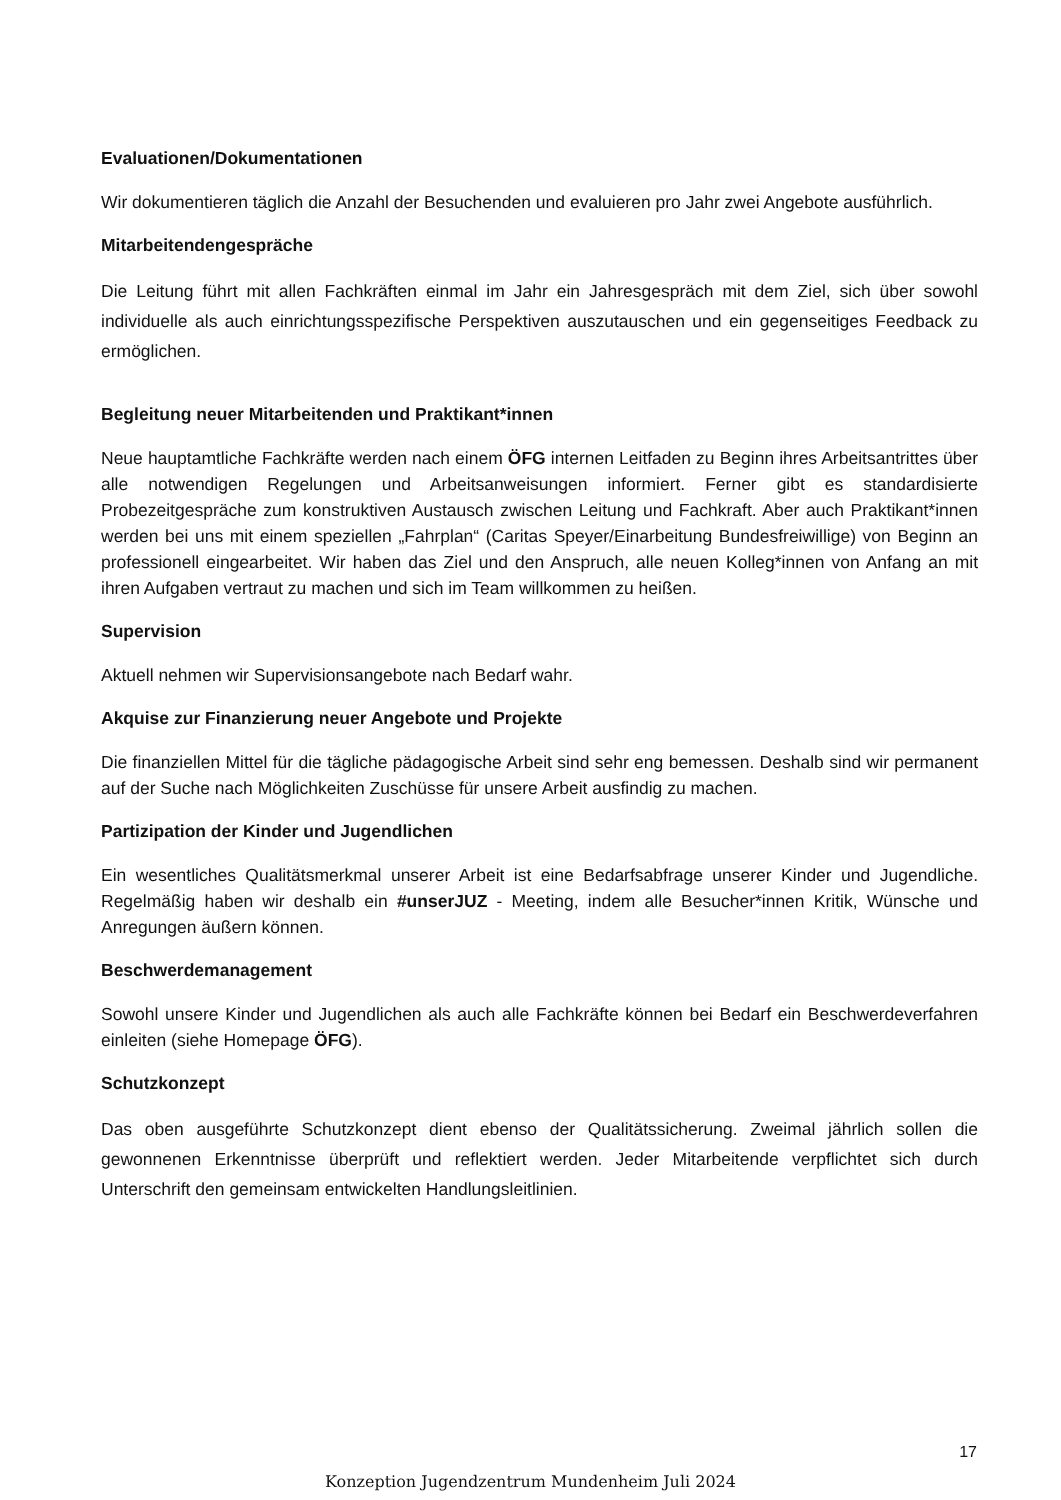Evaluationen/Dokumentationen
Wir dokumentieren täglich die Anzahl der Besuchenden und evaluieren pro Jahr zwei Angebote ausführlich.
Mitarbeitendengespräche
Die Leitung führt mit allen Fachkräften einmal im Jahr ein Jahresgespräch mit dem Ziel, sich über sowohl individuelle als auch einrichtungsspezifische Perspektiven auszutauschen und ein gegenseitiges Feedback zu ermöglichen.
Begleitung neuer Mitarbeitenden und Praktikant*innen
Neue hauptamtliche Fachkräfte werden nach einem ÖFG internen Leitfaden zu Beginn ihres Arbeitsantrittes über alle notwendigen Regelungen und Arbeitsanweisungen informiert. Ferner gibt es standardisierte Probezeitgespräche zum konstruktiven Austausch zwischen Leitung und Fachkraft. Aber auch Praktikant*innen werden bei uns mit einem speziellen „Fahrplan“ (Caritas Speyer/Einarbeitung Bundesfreiwillige) von Beginn an professionell eingearbeitet. Wir haben das Ziel und den Anspruch, alle neuen Kolleg*innen von Anfang an mit ihren Aufgaben vertraut zu machen und sich im Team willkommen zu heißen.
Supervision
Aktuell nehmen wir Supervisionsangebote nach Bedarf wahr.
Akquise zur Finanzierung neuer Angebote und Projekte
Die finanziellen Mittel für die tägliche pädagogische Arbeit sind sehr eng bemessen. Deshalb sind wir permanent auf der Suche nach Möglichkeiten Zuschüsse für unsere Arbeit ausfindig zu machen.
Partizipation der Kinder und Jugendlichen
Ein wesentliches Qualitätsmerkmal unserer Arbeit ist eine Bedarfsabfrage unserer Kinder und Jugendliche. Regelmäßig haben wir deshalb ein #unserJUZ - Meeting, indem alle Besucher*innen Kritik, Wünsche und Anregungen äußern können.
Beschwerdemanagement
Sowohl unsere Kinder und Jugendlichen als auch alle Fachkräfte können bei Bedarf ein Beschwerdeverfahren einleiten (siehe Homepage ÖFG).
Schutzkonzept
Das oben ausgeführte Schutzkonzept dient ebenso der Qualitätssicherung. Zweimal jährlich sollen die gewonnenen Erkenntnisse überprüft und reflektiert werden. Jeder Mitarbeitende verpflichtet sich durch Unterschrift den gemeinsam entwickelten Handlungsleitlinien.
17
Konzeption Jugendzentrum Mundenheim Juli 2024